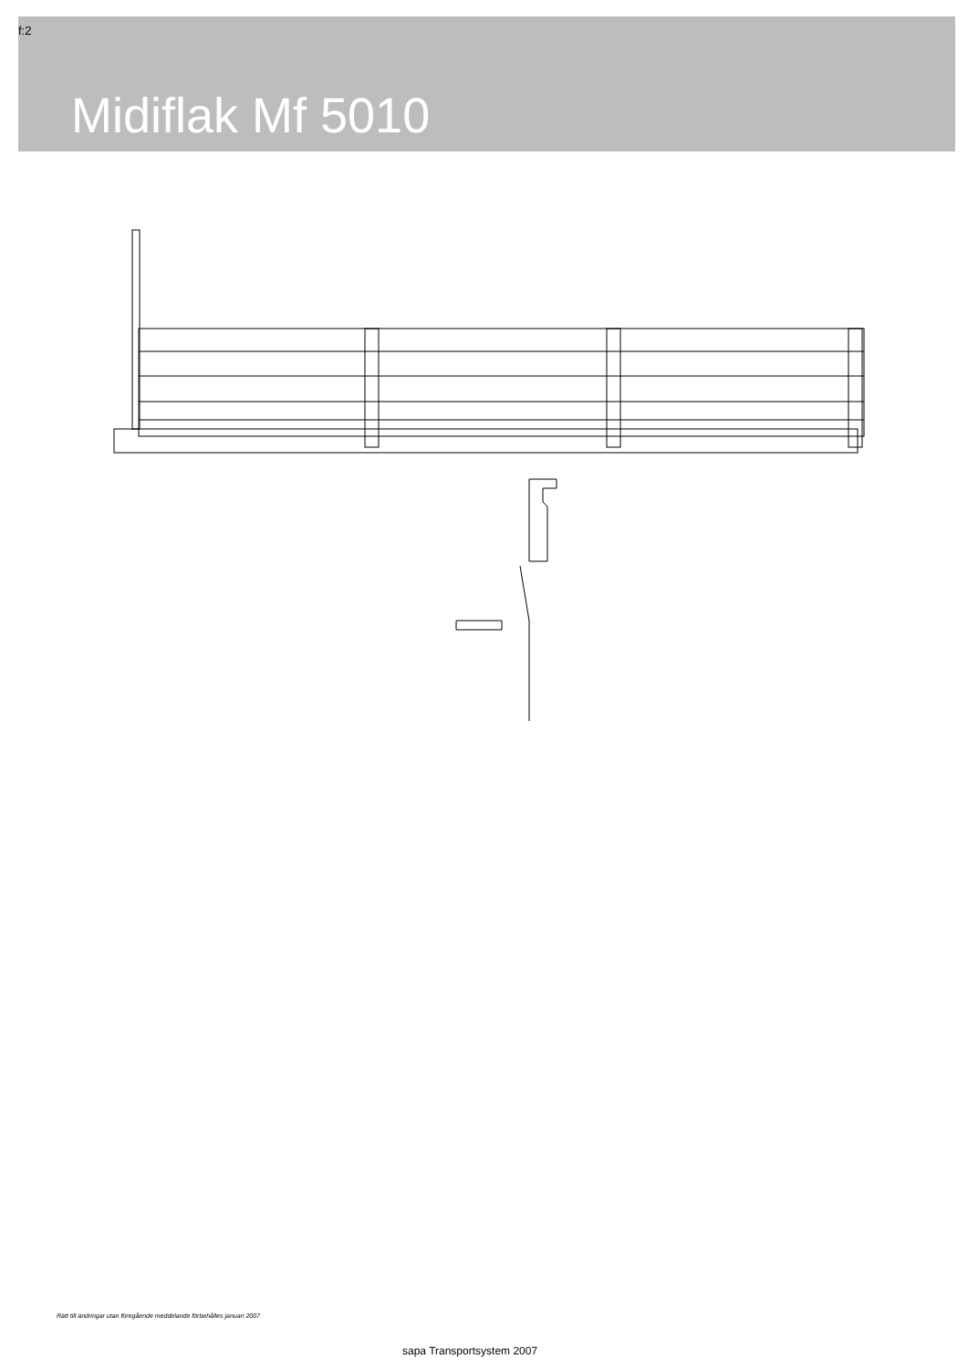f:2
Midiflak Mf 5010
Rätt till ändringar utan föregående meddelande förbehålles januari 2007
sapa Transportsystem 2007